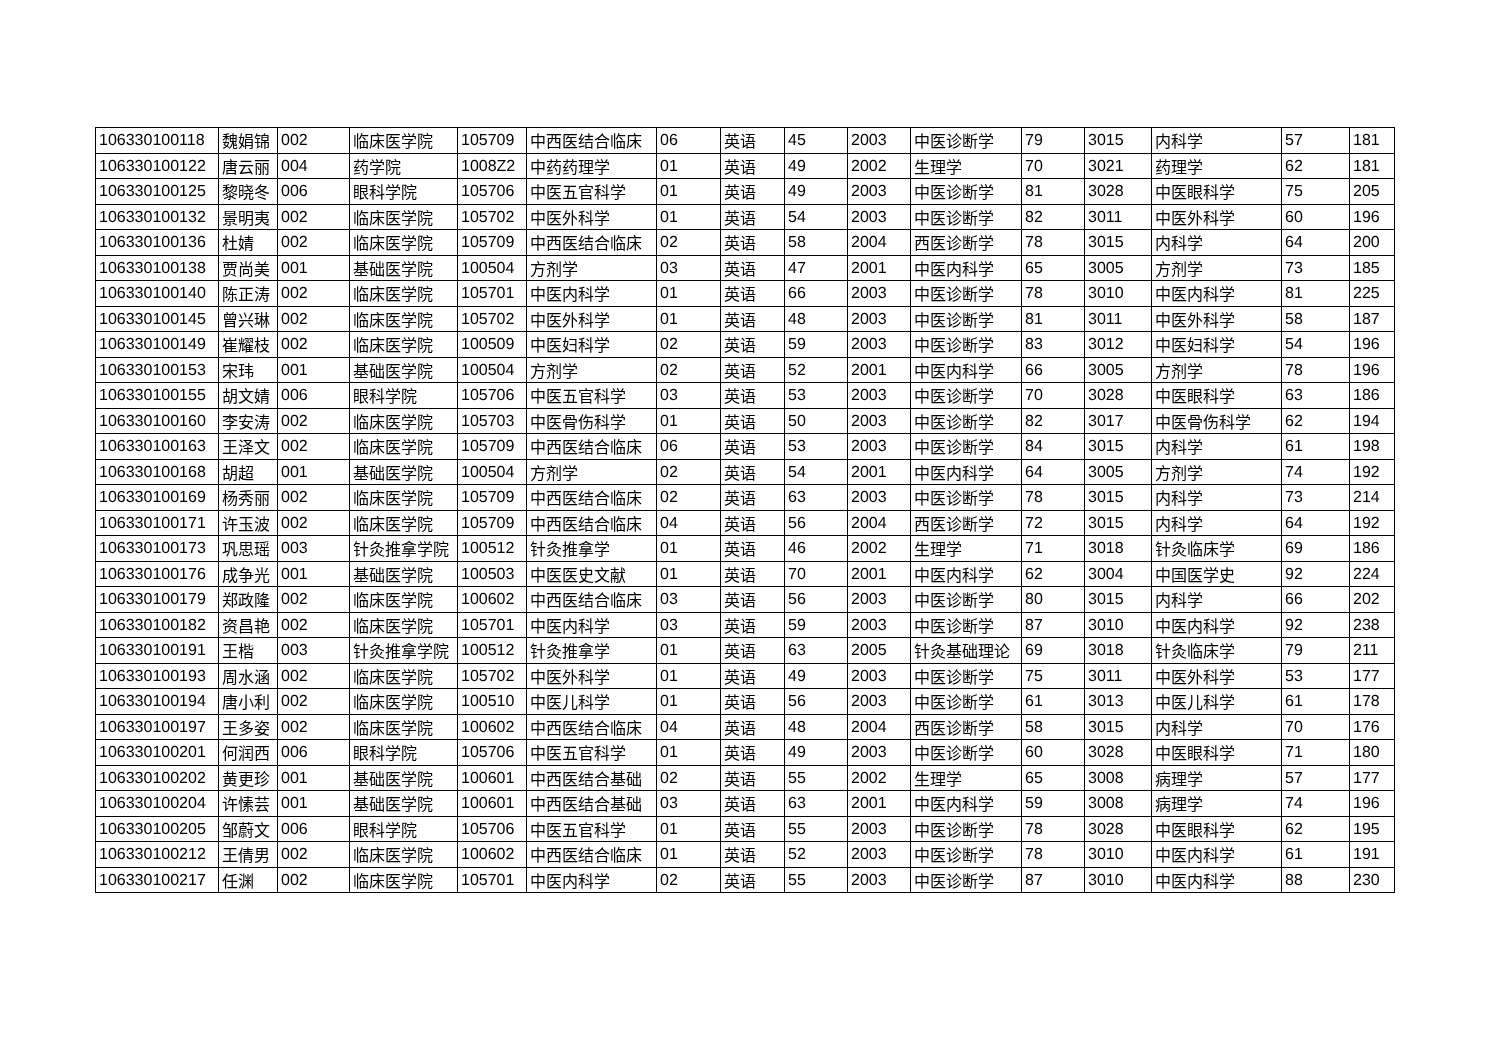| 106330100118 | 魏娟锦 | 002 | 临床医学院 | 105709 | 中西医结合临床 | 06 | 英语 | 45 | 2003 | 中医诊断学 | 79 | 3015 | 内科学 | 57 | 181 |
| 106330100122 | 唐云丽 | 004 | 药学院 | 1008Z2 | 中药药理学 | 01 | 英语 | 49 | 2002 | 生理学 | 70 | 3021 | 药理学 | 62 | 181 |
| 106330100125 | 黎晓冬 | 006 | 眼科学院 | 105706 | 中医五官科学 | 01 | 英语 | 49 | 2003 | 中医诊断学 | 81 | 3028 | 中医眼科学 | 75 | 205 |
| 106330100132 | 景明夷 | 002 | 临床医学院 | 105702 | 中医外科学 | 01 | 英语 | 54 | 2003 | 中医诊断学 | 82 | 3011 | 中医外科学 | 60 | 196 |
| 106330100136 | 杜婧 | 002 | 临床医学院 | 105709 | 中西医结合临床 | 02 | 英语 | 58 | 2004 | 西医诊断学 | 78 | 3015 | 内科学 | 64 | 200 |
| 106330100138 | 贾尚美 | 001 | 基础医学院 | 100504 | 方剂学 | 03 | 英语 | 47 | 2001 | 中医内科学 | 65 | 3005 | 方剂学 | 73 | 185 |
| 106330100140 | 陈正涛 | 002 | 临床医学院 | 105701 | 中医内科学 | 01 | 英语 | 66 | 2003 | 中医诊断学 | 78 | 3010 | 中医内科学 | 81 | 225 |
| 106330100145 | 曾兴琳 | 002 | 临床医学院 | 105702 | 中医外科学 | 01 | 英语 | 48 | 2003 | 中医诊断学 | 81 | 3011 | 中医外科学 | 58 | 187 |
| 106330100149 | 崔耀枝 | 002 | 临床医学院 | 100509 | 中医妇科学 | 02 | 英语 | 59 | 2003 | 中医诊断学 | 83 | 3012 | 中医妇科学 | 54 | 196 |
| 106330100153 | 宋玮 | 001 | 基础医学院 | 100504 | 方剂学 | 02 | 英语 | 52 | 2001 | 中医内科学 | 66 | 3005 | 方剂学 | 78 | 196 |
| 106330100155 | 胡文婧 | 006 | 眼科学院 | 105706 | 中医五官科学 | 03 | 英语 | 53 | 2003 | 中医诊断学 | 70 | 3028 | 中医眼科学 | 63 | 186 |
| 106330100160 | 李安涛 | 002 | 临床医学院 | 105703 | 中医骨伤科学 | 01 | 英语 | 50 | 2003 | 中医诊断学 | 82 | 3017 | 中医骨伤科学 | 62 | 194 |
| 106330100163 | 王泽文 | 002 | 临床医学院 | 105709 | 中西医结合临床 | 06 | 英语 | 53 | 2003 | 中医诊断学 | 84 | 3015 | 内科学 | 61 | 198 |
| 106330100168 | 胡超 | 001 | 基础医学院 | 100504 | 方剂学 | 02 | 英语 | 54 | 2001 | 中医内科学 | 64 | 3005 | 方剂学 | 74 | 192 |
| 106330100169 | 杨秀丽 | 002 | 临床医学院 | 105709 | 中西医结合临床 | 02 | 英语 | 63 | 2003 | 中医诊断学 | 78 | 3015 | 内科学 | 73 | 214 |
| 106330100171 | 许玉波 | 002 | 临床医学院 | 105709 | 中西医结合临床 | 04 | 英语 | 56 | 2004 | 西医诊断学 | 72 | 3015 | 内科学 | 64 | 192 |
| 106330100173 | 巩思瑶 | 003 | 针灸推拿学院 | 100512 | 针灸推拿学 | 01 | 英语 | 46 | 2002 | 生理学 | 71 | 3018 | 针灸临床学 | 69 | 186 |
| 106330100176 | 成争光 | 001 | 基础医学院 | 100503 | 中医医史文献 | 01 | 英语 | 70 | 2001 | 中医内科学 | 62 | 3004 | 中国医学史 | 92 | 224 |
| 106330100179 | 郑政隆 | 002 | 临床医学院 | 100602 | 中西医结合临床 | 03 | 英语 | 56 | 2003 | 中医诊断学 | 80 | 3015 | 内科学 | 66 | 202 |
| 106330100182 | 资昌艳 | 002 | 临床医学院 | 105701 | 中医内科学 | 03 | 英语 | 59 | 2003 | 中医诊断学 | 87 | 3010 | 中医内科学 | 92 | 238 |
| 106330100191 | 王楷 | 003 | 针灸推拿学院 | 100512 | 针灸推拿学 | 01 | 英语 | 63 | 2005 | 针灸基础理论 | 69 | 3018 | 针灸临床学 | 79 | 211 |
| 106330100193 | 周水涵 | 002 | 临床医学院 | 105702 | 中医外科学 | 01 | 英语 | 49 | 2003 | 中医诊断学 | 75 | 3011 | 中医外科学 | 53 | 177 |
| 106330100194 | 唐小利 | 002 | 临床医学院 | 100510 | 中医儿科学 | 01 | 英语 | 56 | 2003 | 中医诊断学 | 61 | 3013 | 中医儿科学 | 61 | 178 |
| 106330100197 | 王多姿 | 002 | 临床医学院 | 100602 | 中西医结合临床 | 04 | 英语 | 48 | 2004 | 西医诊断学 | 58 | 3015 | 内科学 | 70 | 176 |
| 106330100201 | 何润西 | 006 | 眼科学院 | 105706 | 中医五官科学 | 01 | 英语 | 49 | 2003 | 中医诊断学 | 60 | 3028 | 中医眼科学 | 71 | 180 |
| 106330100202 | 黄更珍 | 001 | 基础医学院 | 100601 | 中西医结合基础 | 02 | 英语 | 55 | 2002 | 生理学 | 65 | 3008 | 病理学 | 57 | 177 |
| 106330100204 | 许愫芸 | 001 | 基础医学院 | 100601 | 中西医结合基础 | 03 | 英语 | 63 | 2001 | 中医内科学 | 59 | 3008 | 病理学 | 74 | 196 |
| 106330100205 | 邹蔚文 | 006 | 眼科学院 | 105706 | 中医五官科学 | 01 | 英语 | 55 | 2003 | 中医诊断学 | 78 | 3028 | 中医眼科学 | 62 | 195 |
| 106330100212 | 王倩男 | 002 | 临床医学院 | 100602 | 中西医结合临床 | 01 | 英语 | 52 | 2003 | 中医诊断学 | 78 | 3010 | 中医内科学 | 61 | 191 |
| 106330100217 | 任渊 | 002 | 临床医学院 | 105701 | 中医内科学 | 02 | 英语 | 55 | 2003 | 中医诊断学 | 87 | 3010 | 中医内科学 | 88 | 230 |